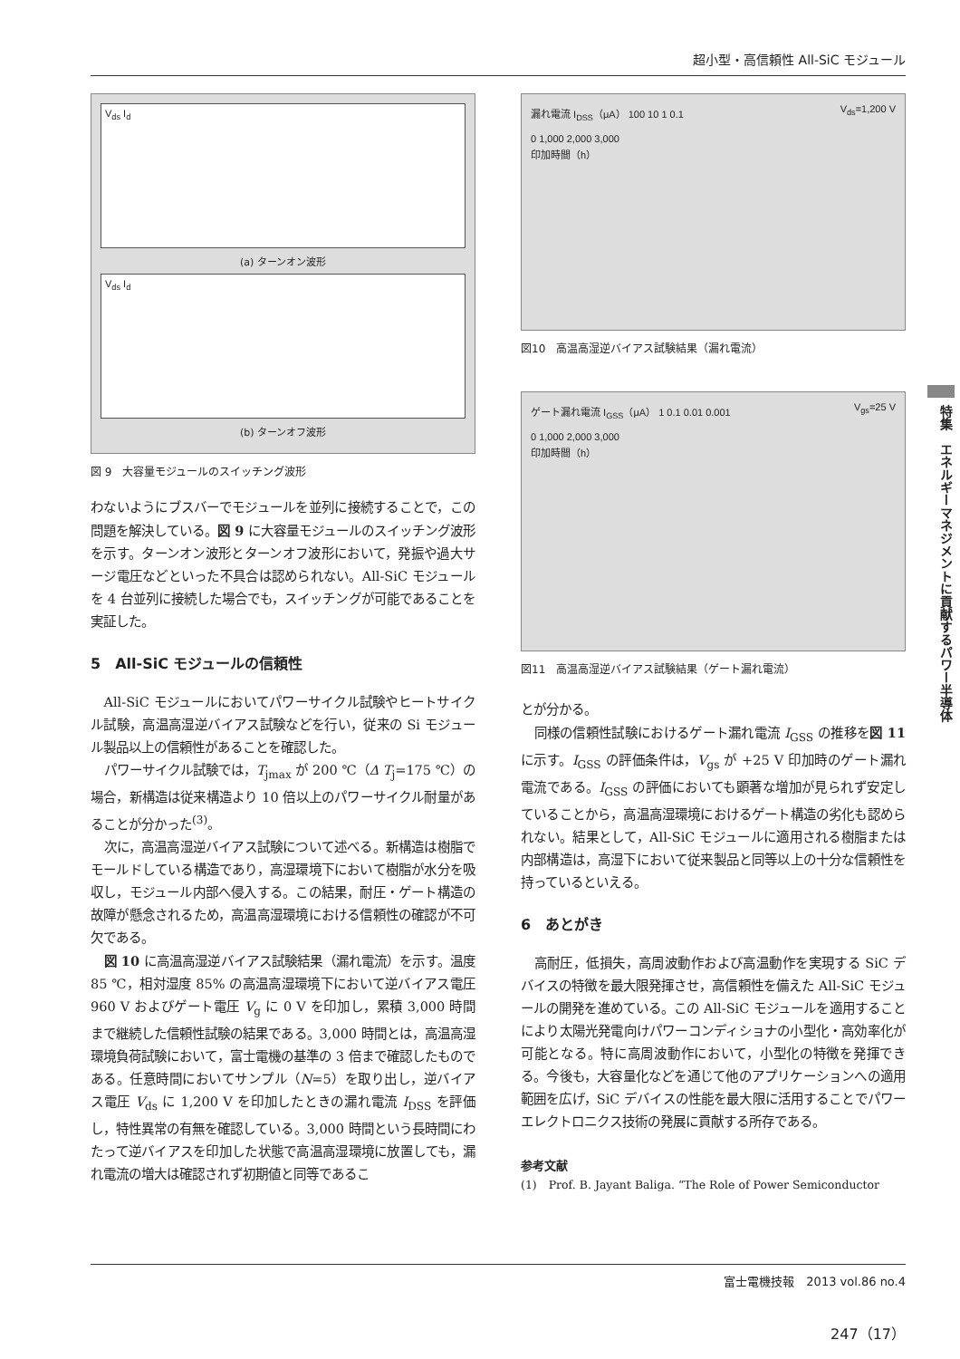超小型・高信頼性 All-SiC モジュール
V<sub>ds</sub> I<sub>d</sub>
(a) ターンオン波形
V<sub>ds</sub> I<sub>d</sub>
(b) ターンオフ波形
図 9　大容量モジュールのスイッチング波形
わないようにブスバーでモジュールを並列に接続することで，この問題を解決している。図 9 に大容量モジュールのスイッチング波形を示す。ターンオン波形とターンオフ波形において，発振や過大サージ電圧などといった不具合は認められない。All-SiC モジュールを 4 台並列に接続した場合でも，スイッチングが可能であることを実証した。
5　All-SiC モジュールの信頼性
All-SiC モジュールにおいてパワーサイクル試験やヒートサイクル試験，高温高湿逆バイアス試験などを行い，従来の Si モジュール製品以上の信頼性があることを確認した。
パワーサイクル試験では，T<sub>jmax</sub> が 200 ℃（Δ T<sub>j</sub>=175 ℃）の場合，新構造は従来構造より 10 倍以上のパワーサイクル耐量があることが分かった<sup>(3)</sup>。
次に，高温高湿逆バイアス試験について述べる。新構造は樹脂でモールドしている構造であり，高湿環境下において樹脂が水分を吸収し，モジュール内部へ侵入する。この結果，耐圧・ゲート構造の故障が懸念されるため，高温高湿環境における信頼性の確認が不可欠である。
図 10 に高温高湿逆バイアス試験結果（漏れ電流）を示す。温度 85 ℃，相対湿度 85% の高温高湿環境下において逆バイアス電圧 960 V およびゲート電圧 V<sub>g</sub> に 0 V を印加し，累積 3,000 時間まで継続した信頼性試験の結果である。3,000 時間とは，高温高湿環境負荷試験において，富士電機の基準の 3 倍まで確認したものである。任意時間においてサンプル（N=5）を取り出し，逆バイアス電圧 V<sub>ds</sub> に 1,200 V を印加したときの漏れ電流 I<sub>DSS</sub> を評価し，特性異常の有無を確認している。3,000 時間という長時間にわたって逆バイアスを印加した状態で高温高湿環境に放置しても，漏れ電流の増大は確認されず初期値と同等であるこ
漏れ電流 I<sub>DSS</sub>（μA） 100 10 1 0.1 V<sub>ds</sub>=1,200 V
0 1,000 2,000 3,000
印加時間（h）
図10　高温高湿逆バイアス試験結果（漏れ電流）
ゲート漏れ電流 I<sub>GSS</sub>（μA） 1 0.1 0.01 0.001 V<sub>gs</sub>=25 V
0 1,000 2,000 3,000
印加時間（h）
図11　高温高湿逆バイアス試験結果（ゲート漏れ電流）
とが分かる。
同様の信頼性試験におけるゲート漏れ電流 I<sub>GSS</sub> の推移を図 11 に示す。I<sub>GSS</sub> の評価条件は，V<sub>gs</sub> が +25 V 印加時のゲート漏れ電流である。I<sub>GSS</sub> の評価においても顕著な増加が見られず安定していることから，高温高湿環境におけるゲート構造の劣化も認められない。結果として，All-SiC モジュールに適用される樹脂または内部構造は，高湿下において従来製品と同等以上の十分な信頼性を持っているといえる。
6　あとがき
高耐圧，低損失，高周波動作および高温動作を実現する SiC デバイスの特徴を最大限発揮させ，高信頼性を備えた All-SiC モジュールの開発を進めている。この All-SiC モジュールを適用することにより太陽光発電向けパワーコンディショナの小型化・高効率化が可能となる。特に高周波動作において，小型化の特徴を発揮できる。今後も，大容量化などを通じて他のアプリケーションへの適用範囲を広げ，SiC デバイスの性能を最大限に活用することでパワーエレクトロニクス技術の発展に貢献する所存である。
参考文献
(1)　Prof. B. Jayant Baliga. “The Role of Power Semiconductor
特集　エネルギーマネジメントに貢献するパワー半導体
富士電機技報　2013 vol.86 no.4
247（17）